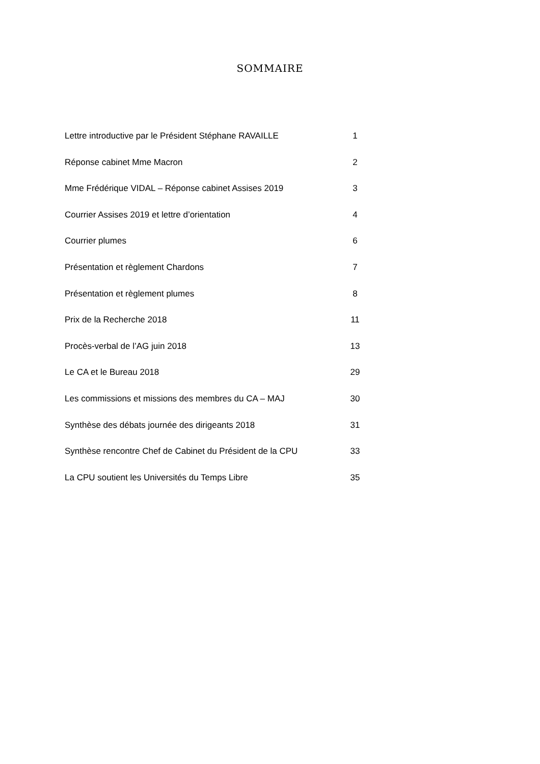SOMMAIRE
Lettre introductive par le Président Stéphane RAVAILLE 1
Réponse cabinet Mme Macron 2
Mme Frédérique VIDAL – Réponse cabinet Assises 2019 3
Courrier Assises 2019 et lettre d’orientation 4
Courrier plumes 6
Présentation et règlement Chardons 7
Présentation et règlement plumes 8
Prix de la Recherche 2018 11
Procès-verbal de l’AG juin 2018 13
Le CA et le Bureau 2018 29
Les commissions et missions des membres du CA – MAJ 30
Synthèse des débats journée des dirigeants 2018 31
Synthèse rencontre Chef de Cabinet du Président de la CPU 33
La CPU soutient les Universités du Temps Libre 35